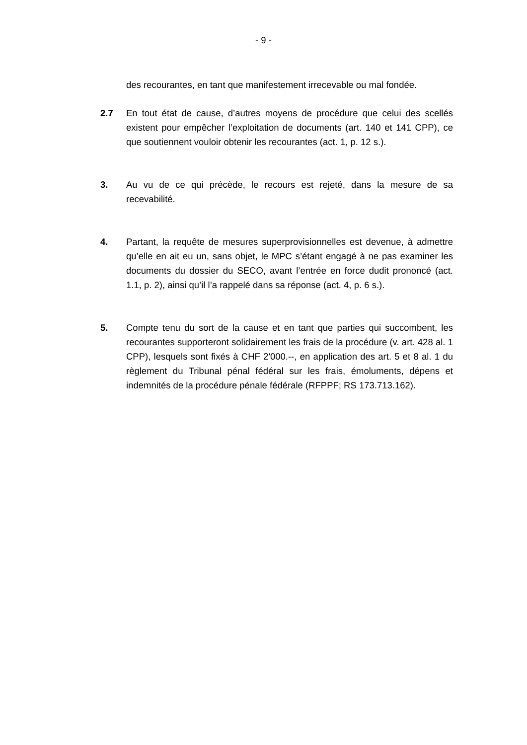- 9 -
des recourantes, en tant que manifestement irrecevable ou mal fondée.
2.7 En tout état de cause, d’autres moyens de procédure que celui des scellés existent pour empêcher l’exploitation de documents (art. 140 et 141 CPP), ce que soutiennent vouloir obtenir les recourantes (act. 1, p. 12 s.).
3. Au vu de ce qui précède, le recours est rejeté, dans la mesure de sa recevabilité.
4. Partant, la requête de mesures superprovisionnelles est devenue, à admettre qu’elle en ait eu un, sans objet, le MPC s’étant engagé à ne pas examiner les documents du dossier du SECO, avant l’entrée en force dudit prononcé (act. 1.1, p. 2), ainsi qu’il l’a rappelé dans sa réponse (act. 4, p. 6 s.).
5. Compte tenu du sort de la cause et en tant que parties qui succombent, les recourantes supporteront solidairement les frais de la procédure (v. art. 428 al. 1 CPP), lesquels sont fixés à CHF 2'000.--, en application des art. 5 et 8 al. 1 du règlement du Tribunal pénal fédéral sur les frais, émoluments, dépens et indemnités de la procédure pénale fédérale (RFPPF; RS 173.713.162).